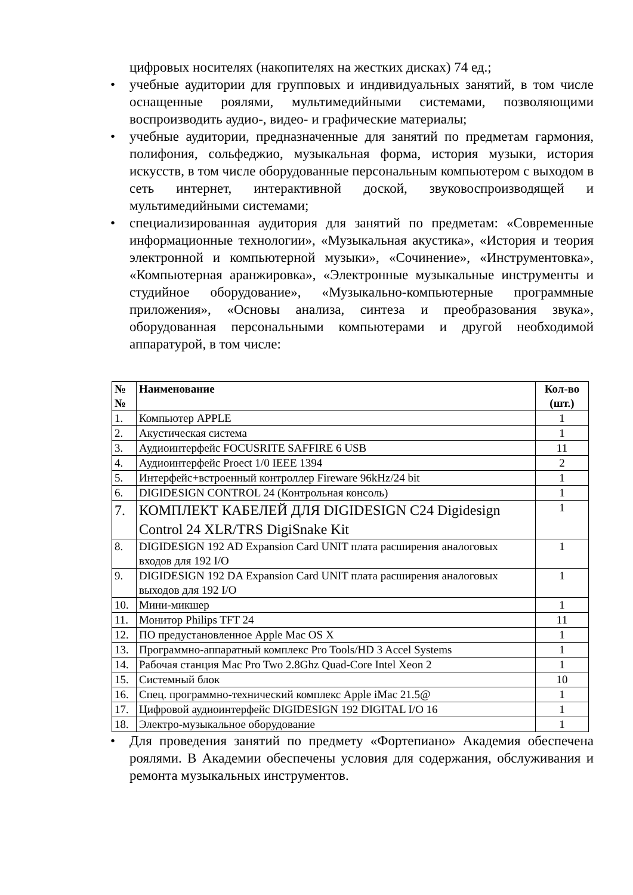цифровых носителях (накопителях на жестких дисках) 74 ед.;
• учебные аудитории для групповых и индивидуальных занятий, в том числе оснащенные роялями, мультимедийными системами, позволяющими воспроизводить аудио-, видео- и графические материалы;
• учебные аудитории, предназначенные для занятий по предметам гармония, полифония, сольфеджио, музыкальная форма, история музыки, история искусств, в том числе оборудованные персональным компьютером с выходом в сеть интернет, интерактивной доской, звуковоспроизводящей и мультимедийными системами;
• специализированная аудитория для занятий по предметам: «Современные информационные технологии», «Музыкальная акустика», «История и теория электронной и компьютерной музыки», «Сочинение», «Инструментовка», «Компьютерная аранжировка», «Электронные музыкальные инструменты и студийное оборудование», «Музыкально-компьютерные программные приложения», «Основы анализа, синтеза и преобразования звука», оборудованная персональными компьютерами и другой необходимой аппаратурой, в том числе:
| № № | Наименование | Кол-во (шт.) |
| --- | --- | --- |
| 1. | Компьютер APPLE | 1 |
| 2. | Акустическая система | 1 |
| 3. | Аудиоинтерфейс FOCUSRITE SAFFIRE 6 USB | 11 |
| 4. | Аудиоинтерфейс Proect 1/0 IEEE 1394 | 2 |
| 5. | Интерфейс+встроенный контроллер Fireware 96kHz/24 bit | 1 |
| 6. | DIGIDESIGN CONTROL 24 (Контрольная консоль) | 1 |
| 7. | КОМПЛЕКТ КАБЕЛЕЙ ДЛЯ DIGIDESIGN C24 Digidesign Control 24 XLR/TRS DigiSnake Kit | 1 |
| 8. | DIGIDESIGN 192 AD Expansion Card UNIT плата расширения аналоговых входов для 192 I/O | 1 |
| 9. | DIGIDESIGN 192 DA Expansion Card UNIT плата расширения аналоговых выходов для 192 I/O | 1 |
| 10. | Мини-микшер | 1 |
| 11. | Монитор Philips TFT 24 | 11 |
| 12. | ПО предустановленное Apple Mac OS X | 1 |
| 13. | Программно-аппаратный комплекс Pro Tools/HD 3 Accel Systems | 1 |
| 14. | Рабочая станция Mac Pro Two 2.8Ghz Quad-Core Intel Xeon 2 | 1 |
| 15. | Системный блок | 10 |
| 16. | Спец. программно-технический комплекс Apple iMac 21.5@ | 1 |
| 17. | Цифровой аудиоинтерфейс DIGIDESIGN 192 DIGITAL I/O 16 | 1 |
| 18. | Электро-музыкальное оборудование | 1 |
• Для проведения занятий по предмету «Фортепиано» Академия обеспечена роялями. В Академии обеспечены условия для содержания, обслуживания и ремонта музыкальных инструментов.